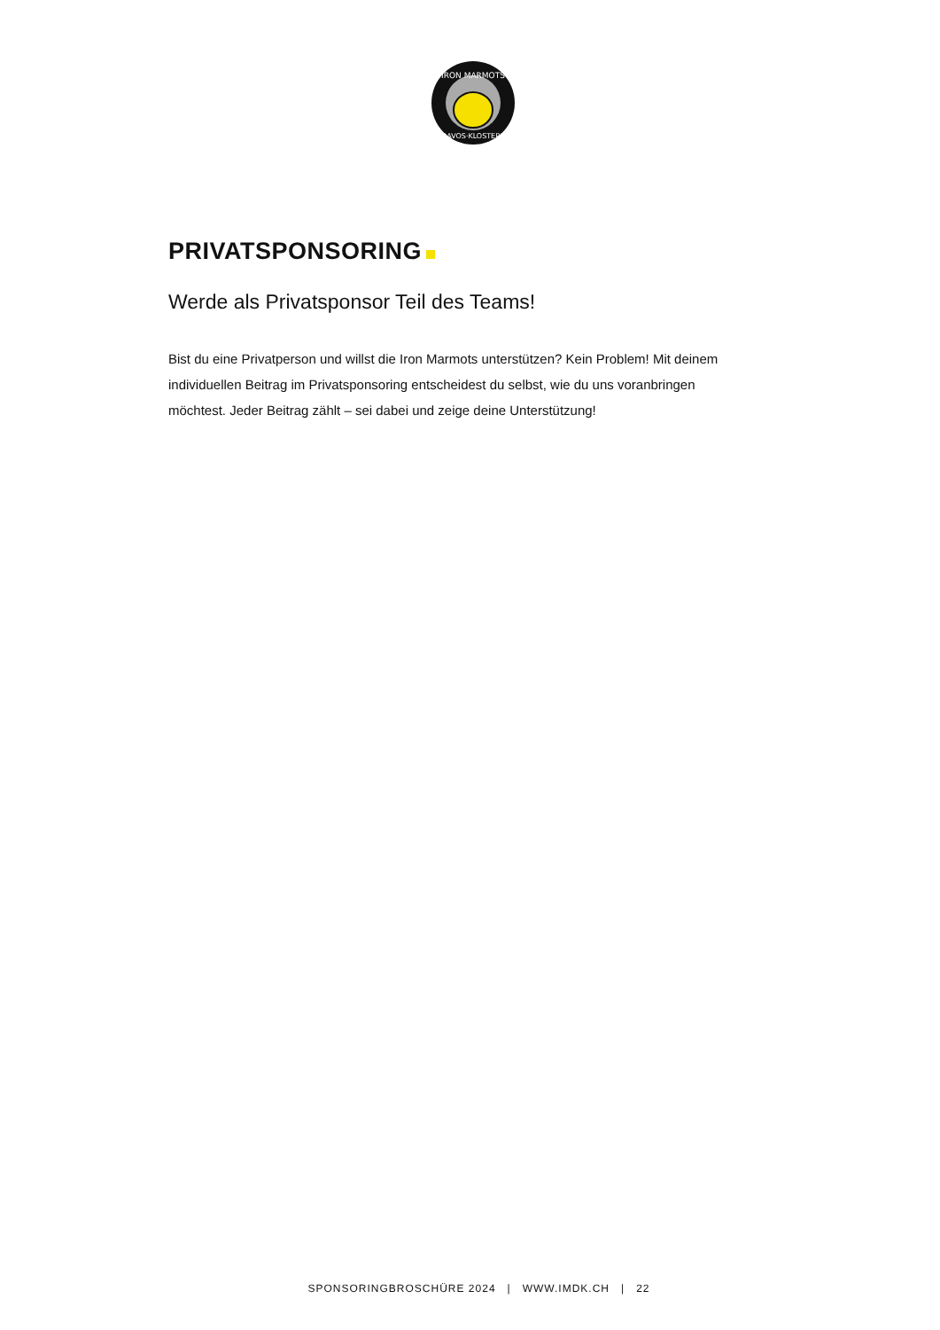IRON MARMOTS
DAVOS·KLOSTERS
PRIVATSPONSORING
Werde als Privatsponsor Teil des Teams!
Bist du eine Privatperson und willst die Iron Marmots unterstützen? Kein Problem! Mit deinem individuellen Beitrag im Privatsponsoring entscheidest du selbst, wie du uns voranbringen möchtest. Jeder Beitrag zählt – sei dabei und zeige deine Unterstützung!
SPONSORINGBROSCHÜRE 2024 | WWW.IMDK.CH | 22